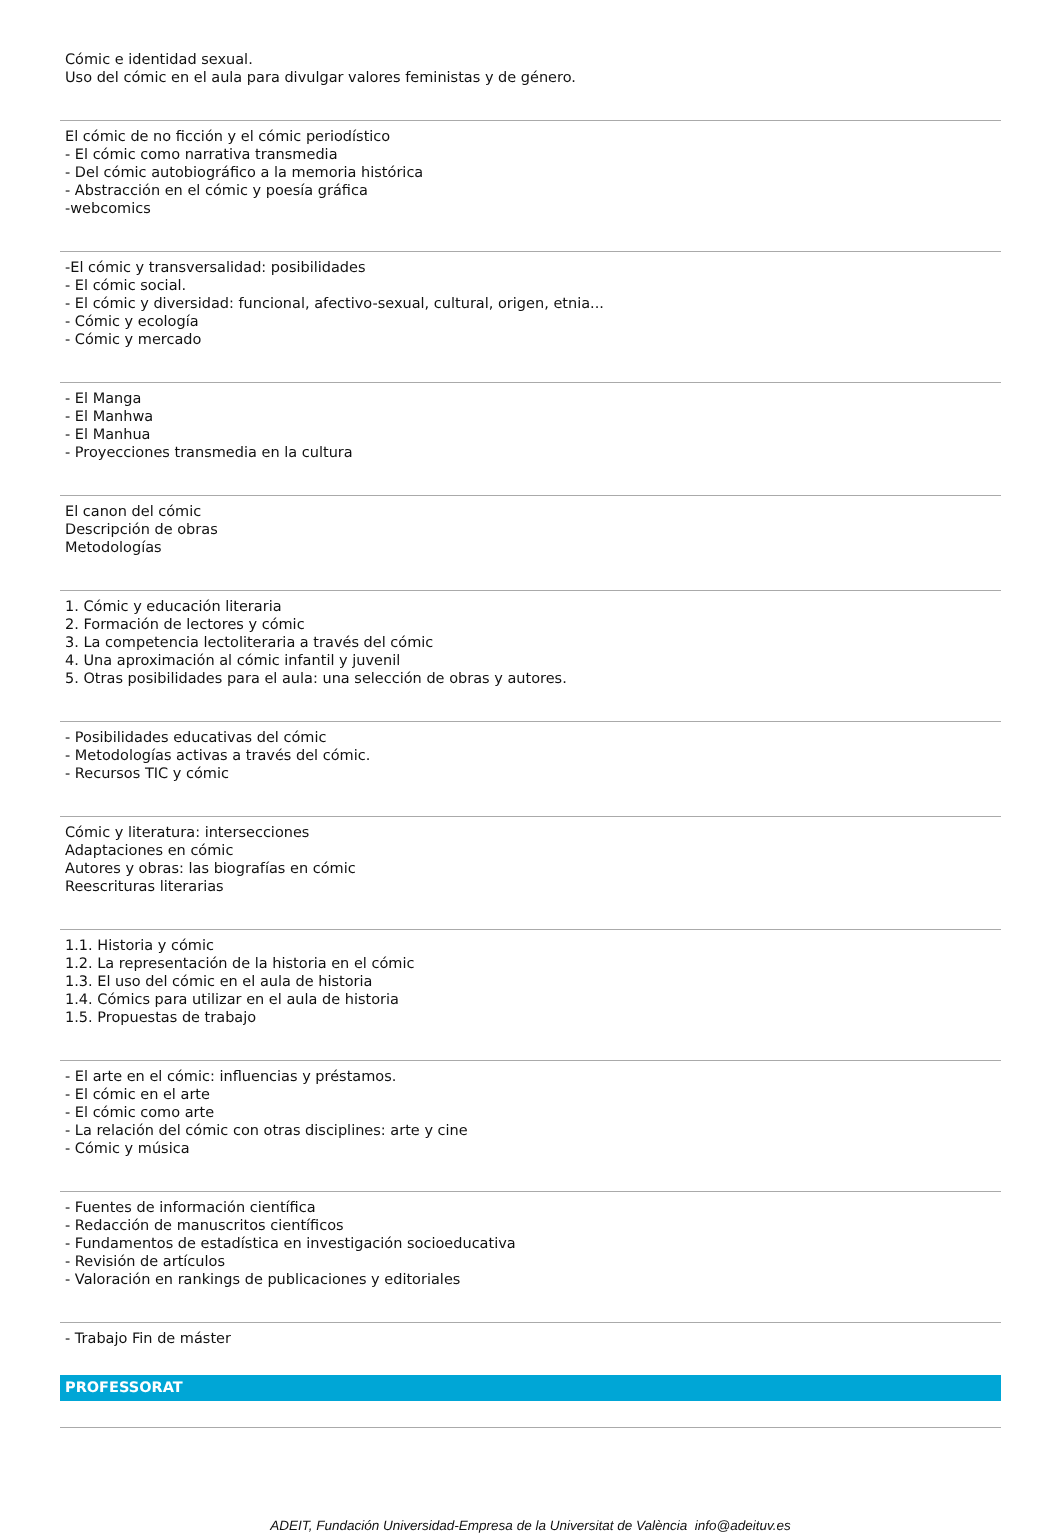Cómic e identidad sexual.
Uso del cómic en el aula para divulgar valores feministas y de género.
El cómic de no ficción y el cómic periodístico
- El cómic como narrativa transmedia
- Del cómic autobiográfico a la memoria histórica
- Abstracción en el cómic y poesía gráfica
-webcomics
-El cómic y transversalidad: posibilidades
- El cómic social.
- El cómic y diversidad: funcional, afectivo-sexual, cultural, origen, etnia...
- Cómic y ecología
- Cómic y mercado
- El Manga
- El Manhwa
- El Manhua
- Proyecciones transmedia en la cultura
El canon del cómic
Descripción de obras
Metodologías
1. Cómic y educación literaria
2. Formación de lectores y cómic
3. La competencia lectoliteraria a través del cómic
4. Una aproximación al cómic infantil y juvenil
5. Otras posibilidades para el aula: una selección de obras y autores.
- Posibilidades educativas del cómic
- Metodologías activas a través del cómic.
- Recursos TIC y cómic
Cómic y literatura: intersecciones
Adaptaciones en cómic
Autores y obras: las biografías en cómic
Reescrituras literarias
1.1. Historia y cómic
1.2. La representación de la historia en el cómic
1.3. El uso del cómic en el aula de historia
1.4. Cómics para utilizar en el aula de historia
1.5. Propuestas de trabajo
- El arte en el cómic: influencias y préstamos.
- El cómic en el arte
- El cómic como arte
- La relación del cómic con otras disciplines: arte y cine
- Cómic y música
- Fuentes de información científica
- Redacción de manuscritos científicos
- Fundamentos de estadística en investigación socioeducativa
- Revisión de artículos
- Valoración en rankings de publicaciones y editoriales
- Trabajo Fin de máster
PROFESSORAT
ADEIT, Fundación Universidad-Empresa de la Universitat de València info@adeituv.es